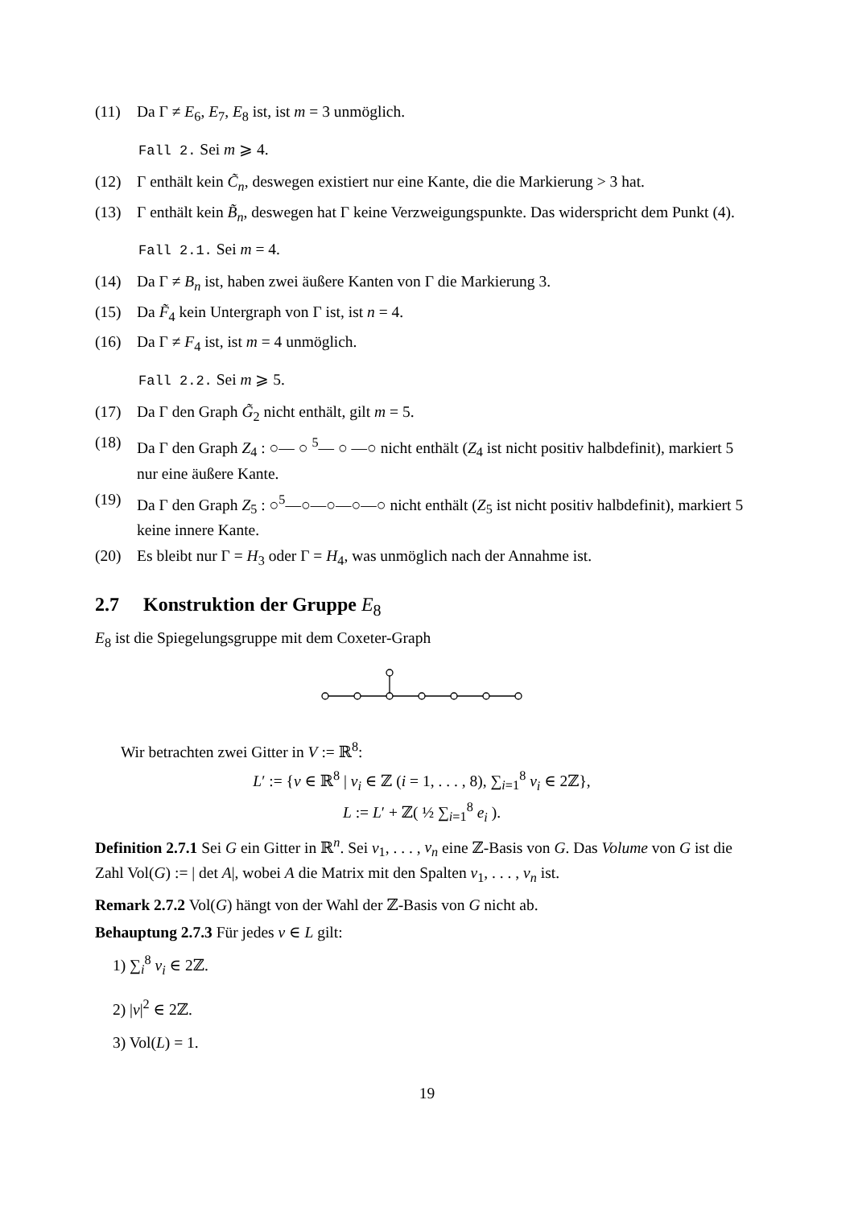(11) Da Γ ≠ E<sub>6</sub>, E<sub>7</sub>, E<sub>8</sub> ist, ist m = 3 unmöglich.
Fall 2. Sei m ⩾ 4.
(12) Γ enthält kein C̃<sub>n</sub>, deswegen existiert nur eine Kante, die die Markierung > 3 hat.
(13) Γ enthält kein B̃<sub>n</sub>, deswegen hat Γ keine Verzweigungspunkte. Das widerspricht dem Punkt (4).
Fall 2.1. Sei m = 4.
(14) Da Γ ≠ B<sub>n</sub> ist, haben zwei äußere Kanten von Γ die Markierung 3.
(15) Da F̃<sub>4</sub> kein Untergraph von Γ ist, ist n = 4.
(16) Da Γ ≠ F<sub>4</sub> ist, ist m = 4 unmöglich.
Fall 2.2. Sei m ⩾ 5.
(17) Da Γ den Graph G̃<sub>2</sub> nicht enthält, gilt m = 5.
(18) Da Γ den Graph Z<sub>4</sub> : ○— ○ <sup>5</sup>— ○ —○ nicht enthält (Z<sub>4</sub> ist nicht positiv halbdefinit), markiert 5 nur eine äußere Kante.
(19) Da Γ den Graph Z<sub>5</sub> : ○<sup>5</sup>—○—○—○—○ nicht enthält (Z<sub>5</sub> ist nicht positiv halbdefinit), markiert 5 keine innere Kante.
(20) Es bleibt nur Γ = H<sub>3</sub> oder Γ = H<sub>4</sub>, was unmöglich nach der Annahme ist.
2.7 Konstruktion der Gruppe E<sub>8</sub>
E<sub>8</sub> ist die Spiegelungsgruppe mit dem Coxeter-Graph
Wir betrachten zwei Gitter in V := ℝ<sup>8</sup>:
L′ := {v ∈ ℝ<sup>8</sup> | v<sub>i</sub> ∈ ℤ (i = 1, . . . , 8), ∑<sub>i=1</sub><sup>8</sup> v<sub>i</sub> ∈ 2ℤ},
L := L′ + ℤ( ½ ∑<sub>i=1</sub><sup>8</sup> e<sub>i</sub> ).
Definition 2.7.1 Sei G ein Gitter in ℝ<sup>n</sup>. Sei v<sub>1</sub>, . . . , v<sub>n</sub> eine ℤ-Basis von G. Das Volume von G ist die Zahl Vol(G) := | det A|, wobei A die Matrix mit den Spalten v<sub>1</sub>, . . . , v<sub>n</sub> ist.
Remark 2.7.2 Vol(G) hängt von der Wahl der ℤ-Basis von G nicht ab.
Behauptung 2.7.3 Für jedes v ∈ L gilt:
1) ∑<sub>i</sub><sup>8</sup> v<sub>i</sub> ∈ 2ℤ.
2) |v|<sup>2</sup> ∈ 2ℤ.
3) Vol(L) = 1.
19